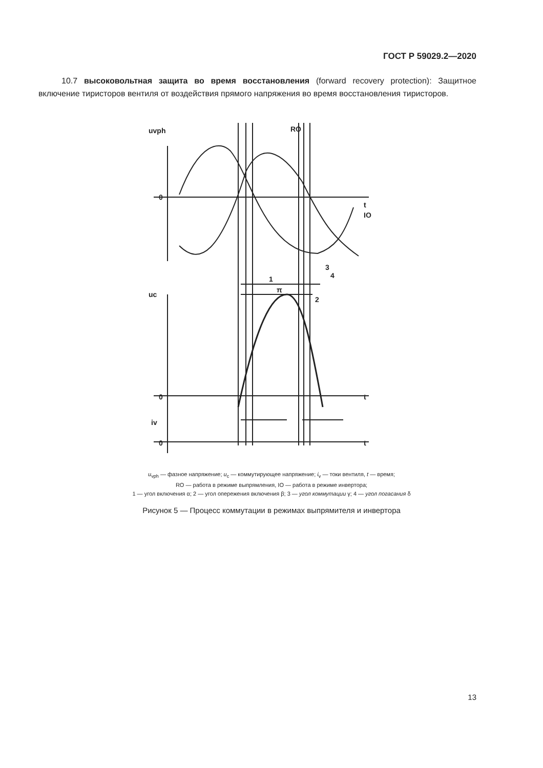ГОСТ Р 59029.2—2020
10.7 высоковольтная защита во время восстановления (forward recovery protection): Защитное включение тиристоров вентиля от воздействия прямого напряжения во время восстановления тиристоров.
uvph
0
t
RO
IO
uc
0
t
iv
0
t
1
π
2
3
4
u<sub>vph</sub> — фазное напряжение; u<sub>c</sub> — коммутирующее напряжение; i<sub>v</sub> — токи вентиля, t — время;
RO — работа в режиме выпрямления, IO — работа в режиме инвертора;
1 — угол включения α; 2 — угол опережения включения β; 3 — угол коммутации γ; 4 — угол погасания δ
Рисунок 5 — Процесс коммутации в режимах выпрямителя и инвертора
13